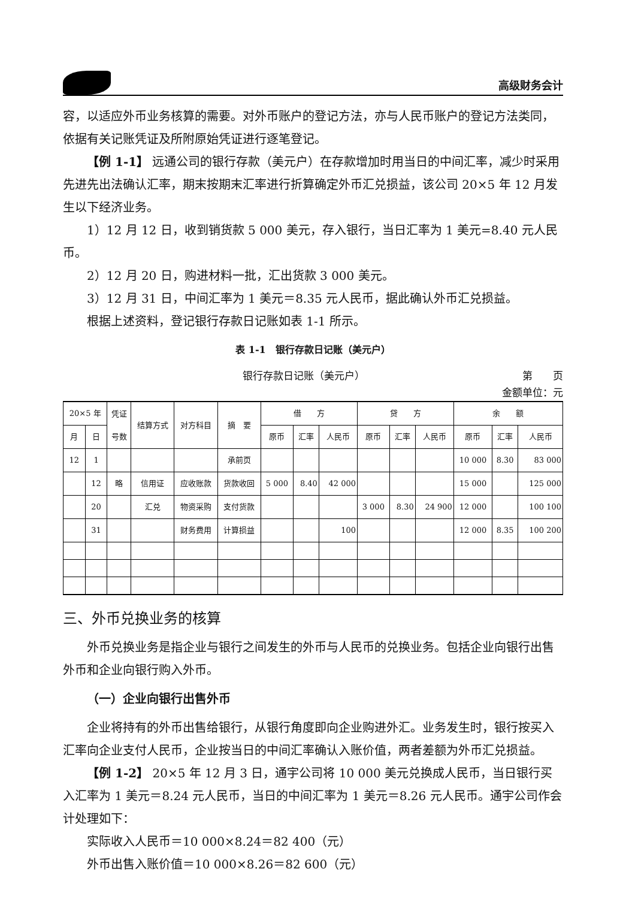高级财务会计
容，以适应外币业务核算的需要。对外币账户的登记方法，亦与人民币账户的登记方法类同，依据有关记账凭证及所附原始凭证进行逐笔登记。
【例 1-1】 远通公司的银行存款（美元户）在存款增加时用当日的中间汇率，减少时采用先进先出法确认汇率，期末按期末汇率进行折算确定外币汇兑损益，该公司 20×5 年 12 月发生以下经济业务。
1）12 月 12 日，收到销货款 5 000 美元，存入银行，当日汇率为 1 美元=8.40 元人民币。
2）12 月 20 日，购进材料一批，汇出货款 3 000 美元。
3）12 月 31 日，中间汇率为 1 美元＝8.35 元人民币，据此确认外币汇兑损益。
根据上述资料，登记银行存款日记账如表 1-1 所示。
表 1-1　银行存款日记账（美元户）
银行存款日记账（美元户） 第　　页
金额单位：元
| 20×5 年 | | 凭证 号数 | 结算方式 | 对方科目 | 摘 要 | 借 方 | | | 贷 方 | | | 余 额 | | |
| --- | --- | --- | --- | --- | --- | --- | --- | --- | --- | --- | --- | --- | --- | --- |
| 月 | 日 | | | | | 原币 | 汇率 | 人民币 | 原币 | 汇率 | 人民币 | 原币 | 汇率 | 人民币 |
| 12 | 1 | | | | 承前页 | | | | | | | 10 000 | 8.30 | 83 000 |
| | 12 | 略 | 信用证 | 应收账款 | 货款收回 | 5 000 | 8.40 | 42 000 | | | | 15 000 | | 125 000 |
| | 20 | | 汇兑 | 物资采购 | 支付货款 | | | | 3 000 | 8.30 | 24 900 | 12 000 | | 100 100 |
| | 31 | | | 财务费用 | 计算损益 | | | 100 | | | | 12 000 | 8.35 | 100 200 |
三、外币兑换业务的核算
外币兑换业务是指企业与银行之间发生的外币与人民币的兑换业务。包括企业向银行出售外币和企业向银行购入外币。
（一）企业向银行出售外币
企业将持有的外币出售给银行，从银行角度即向企业购进外汇。业务发生时，银行按买入汇率向企业支付人民币，企业按当日的中间汇率确认入账价值，两者差额为外币汇兑损益。
【例 1-2】 20×5 年 12 月 3 日，通宇公司将 10 000 美元兑换成人民币，当日银行买入汇率为 1 美元＝8.24 元人民币，当日的中间汇率为 1 美元＝8.26 元人民币。通宇公司作会计处理如下：
实际收入人民币＝10 000×8.24＝82 400（元）
外币出售入账价值＝10 000×8.26＝82 600（元）